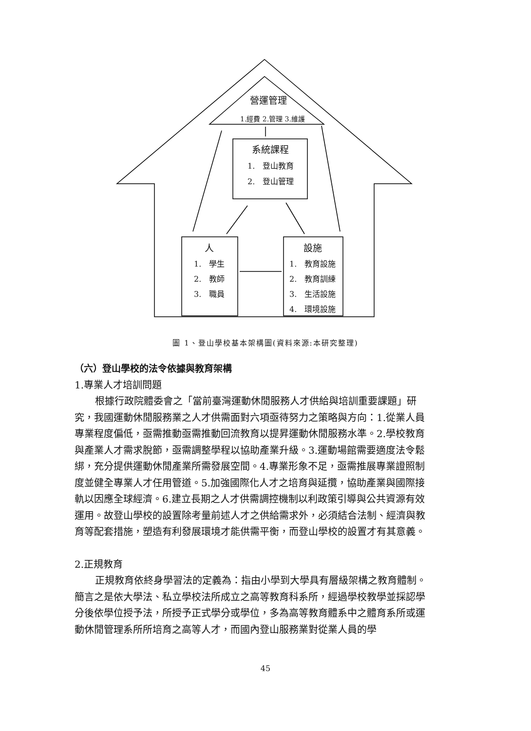營運管理
1.經費 2.管理 3.維護
系統課程
1. 登山教育
2. 登山管理
人
1. 學生
2. 教師
3. 職員
設施
1. 教育設施
2. 教育訓練
3. 生活設施
4. 環境設施
圖 1、登山學校基本架構圖(資料來源:本研究整理)
（六）登山學校的法令依據與教育架構
1.專業人才培訓問題
根據行政院體委會之「當前臺灣運動休閒服務人才供給與培訓重要課題」研究，我國運動休閒服務業之人才供需面對六項亟待努力之策略與方向：1.從業人員專業程度偏低，亟需推動亟需推動回流教育以提昇運動休閒服務水準。2.學校教育與產業人才需求脫節，亟需調整學程以協助產業升級。3.運動場館需要適度法令鬆綁，充分提供運動休閒產業所需發展空間。4.專業形象不足，亟需推展專業證照制度並健全專業人才任用管道。5.加強國際化人才之培育與延攬，協助產業與國際接軌以因應全球經濟。6.建立長期之人才供需調控機制以利政策引導與公共資源有效運用。故登山學校的設置除考量前述人才之供給需求外，必須結合法制、經濟與教育等配套措施，塑造有利發展環境才能供需平衡，而登山學校的設置才有其意義。
2.正規教育
正規教育依終身學習法的定義為：指由小學到大學具有層級架構之教育體制。簡言之是依大學法、私立學校法所成立之高等教育科系所，經過學校教學並採認學分後依學位授予法，所授予正式學分或學位，多為高等教育體系中之體育系所或運動休閒管理系所所培育之高等人才，而國內登山服務業對從業人員的學
45